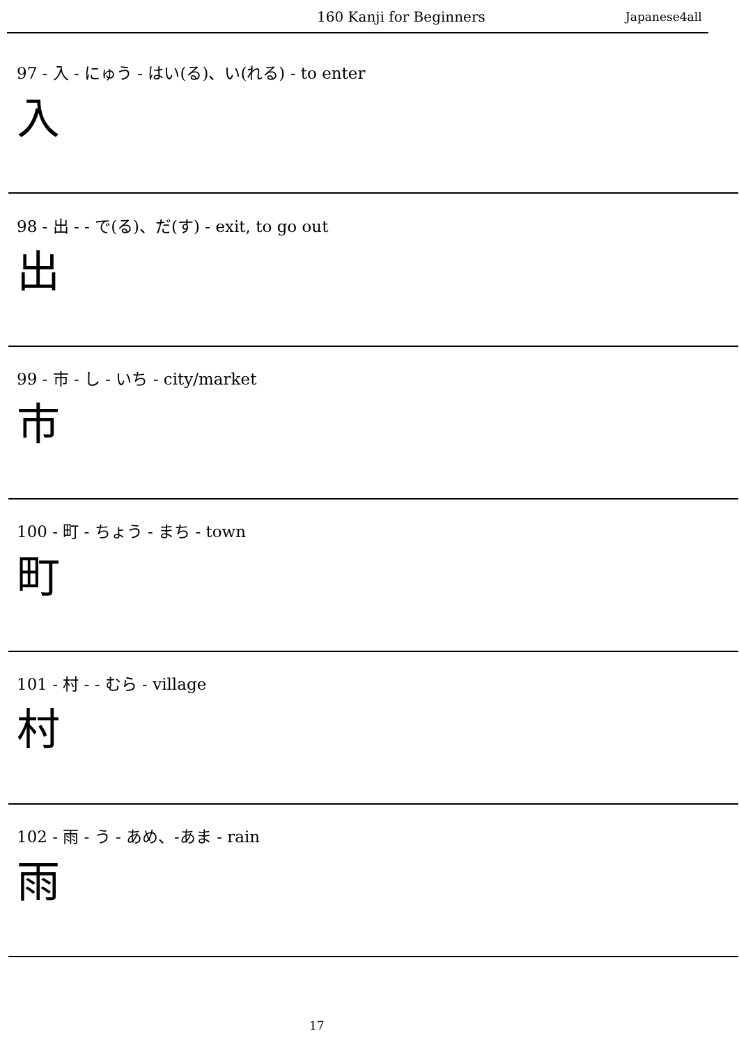160 Kanji for Beginners Japanese4all
97 - 入 - にゅう - はい(る)、い(れる) - to enter
入
98 - 出 - - で(る)、だ(す) - exit, to go out
出
99 - 市 - し - いち - city/market
市
100 - 町 - ちょう - まち - town
町
101 - 村 - - むら - village
村
102 - 雨 - う - あめ、-あま - rain
雨
17